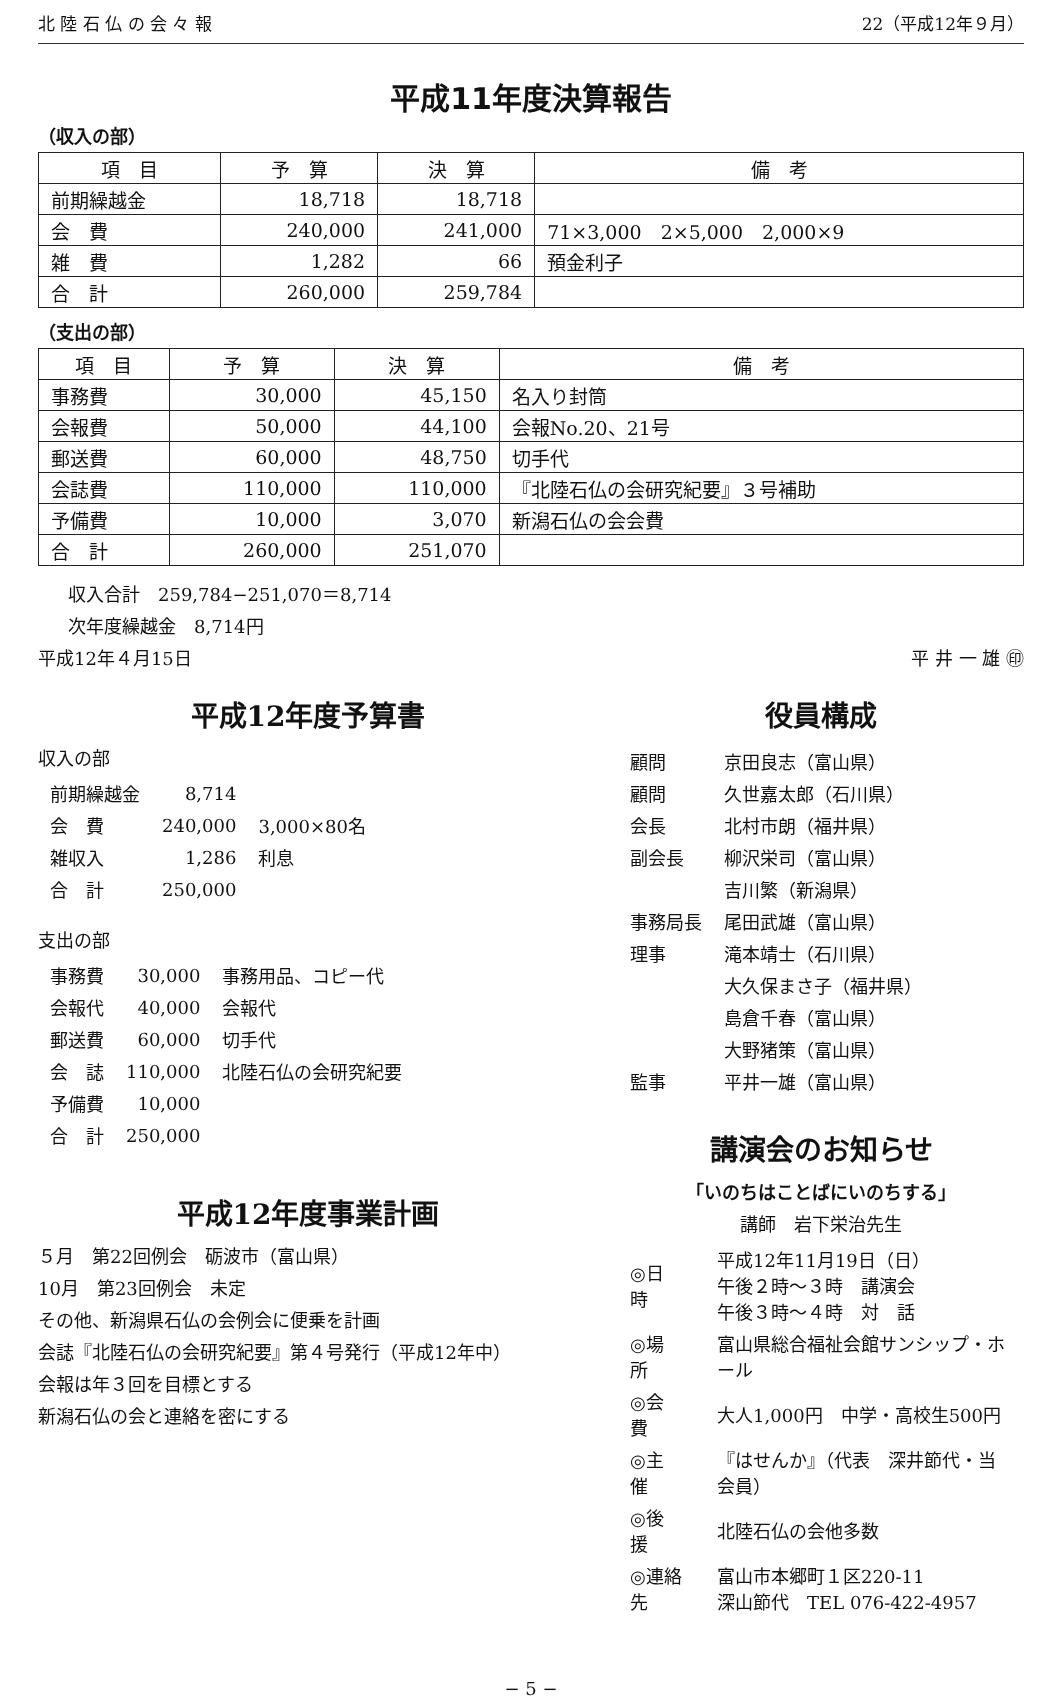北 陸 石 仏 の 会 々 報 22（平成12年９月）
平成11年度決算報告
（収入の部）
| 項 目 | 予 算 | 決 算 | 備 考 |
| --- | --- | --- | --- |
| 前期繰越金 | 18,718 | 18,718 | |
| 会 費 | 240,000 | 241,000 | 71×3,000 2×5,000 2,000×9 |
| 雑 費 | 1,282 | 66 | 預金利子 |
| 合 計 | 260,000 | 259,784 | |
（支出の部）
| 項 目 | 予 算 | 決 算 | 備 考 |
| --- | --- | --- | --- |
| 事務費 | 30,000 | 45,150 | 名入り封筒 |
| 会報費 | 50,000 | 44,100 | 会報No.20、21号 |
| 郵送費 | 60,000 | 48,750 | 切手代 |
| 会誌費 | 110,000 | 110,000 | 『北陸石仏の会研究紀要』３号補助 |
| 予備費 | 10,000 | 3,070 | 新潟石仏の会会費 |
| 合 計 | 260,000 | 251,070 | |
収入合計　259,784−251,070＝8,714
次年度繰越金　8,714円
平成12年４月15日 平 井 一 雄 ㊞
平成12年度予算書
収入の部
| 前期繰越金 | 8,714 | |
| 会 費 | 240,000 | 3,000×80名 |
| 雑収入 | 1,286 | 利息 |
| 合 計 | 250,000 | |
支出の部
| 事務費 | 30,000 | 事務用品、コピー代 |
| 会報代 | 40,000 | 会報代 |
| 郵送費 | 60,000 | 切手代 |
| 会 誌 | 110,000 | 北陸石仏の会研究紀要 |
| 予備費 | 10,000 | |
| 合 計 | 250,000 | |
平成12年度事業計画
５月　第22回例会　砺波市（富山県）
10月　第23回例会　未定
その他、新潟県石仏の会例会に便乗を計画
会誌『北陸石仏の会研究紀要』第４号発行（平成12年中）
会報は年３回を目標とする
新潟石仏の会と連絡を密にする
役員構成
| 顧問 | 京田良志（富山県） |
| 顧問 | 久世嘉太郎（石川県） |
| 会長 | 北村市朗（福井県） |
| 副会長 | 柳沢栄司（富山県） |
| | 吉川繁（新潟県） |
| 事務局長 | 尾田武雄（富山県） |
| 理事 | 滝本靖士（石川県） |
| | 大久保まさ子（福井県） |
| | 島倉千春（富山県） |
| | 大野猪策（富山県） |
| 監事 | 平井一雄（富山県） |
講演会のお知らせ
「いのちはことばにいのちする」
講師　岩下栄治先生
| ◎日 時 | 平成12年11月19日（日） 午後２時〜３時 講演会 午後３時〜４時 対 話 |
| ◎場 所 | 富山県総合福祉会館サンシップ・ホール |
| ◎会 費 | 大人1,000円 中学・高校生500円 |
| ◎主 催 | 『はせんか』（代表 深井節代・当会員） |
| ◎後 援 | 北陸石仏の会他多数 |
| ◎連絡先 | 富山市本郷町１区220-11 深山節代 TEL 076-422-4957 |
− 5 −